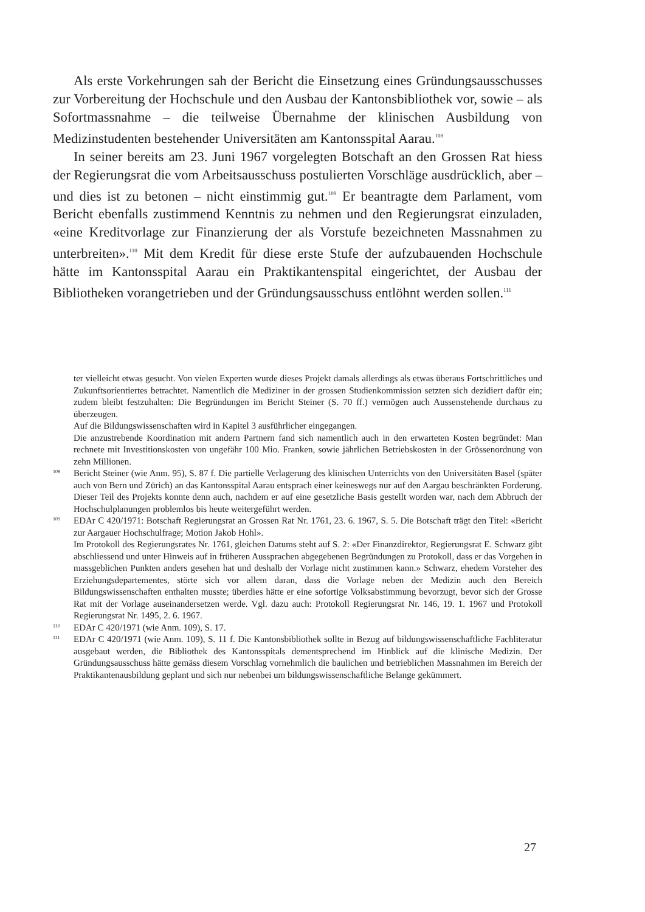Als erste Vorkehrungen sah der Bericht die Einsetzung eines Gründungsausschusses zur Vorbereitung der Hochschule und den Ausbau der Kantonsbibliothek vor, sowie – als Sofortmassnahme – die teilweise Übernahme der klinischen Ausbildung von Medizinstudenten bestehender Universitäten am Kantonsspital Aarau.<sup>108</sup>
In seiner bereits am 23. Juni 1967 vorgelegten Botschaft an den Grossen Rat hiess der Regierungsrat die vom Arbeitsausschuss postulierten Vorschläge ausdrücklich, aber – und dies ist zu betonen – nicht einstimmig gut.<sup>109</sup> Er beantragte dem Parlament, vom Bericht ebenfalls zustimmend Kenntnis zu nehmen und den Regierungsrat einzuladen, «eine Kreditvorlage zur Finanzierung der als Vorstufe bezeichneten Massnahmen zu unterbreiten».<sup>110</sup> Mit dem Kredit für diese erste Stufe der aufzubauenden Hochschule hätte im Kantonsspital Aarau ein Praktikantenspital eingerichtet, der Ausbau der Bibliotheken vorangetrieben und der Gründungsausschuss entlöhnt werden sollen.<sup>111</sup>
ter vielleicht etwas gesucht. Von vielen Experten wurde dieses Projekt damals allerdings als etwas überaus Fortschrittliches und Zukunftsorientiertes betrachtet. Namentlich die Mediziner in der grossen Studienkommission setzten sich dezidiert dafür ein; zudem bleibt festzuhalten: Die Begründungen im Bericht Steiner (S. 70 ff.) vermögen auch Aussenstehende durchaus zu überzeugen.
Auf die Bildungswissenschaften wird in Kapitel 3 ausführlicher eingegangen.
Die anzustrebende Koordination mit andern Partnern fand sich namentlich auch in den erwarteten Kosten begründet: Man rechnete mit Investitionskosten von ungefähr 100 Mio. Franken, sowie jährlichen Betriebskosten in der Grössenordnung von zehn Millionen.
108
Bericht Steiner (wie Anm. 95), S. 87 f. Die partielle Verlagerung des klinischen Unterrichts von den Universitäten Basel (später auch von Bern und Zürich) an das Kantonsspital Aarau entsprach einer keineswegs nur auf den Aargau beschränkten Forderung. Dieser Teil des Projekts konnte denn auch, nachdem er auf eine gesetzliche Basis gestellt worden war, nach dem Abbruch der Hochschulplanungen problemlos bis heute weitergeführt werden.
109
EDAr C 420/1971: Botschaft Regierungsrat an Grossen Rat Nr. 1761, 23. 6. 1967, S. 5. Die Botschaft trägt den Titel: «Bericht zur Aargauer Hochschulfrage; Motion Jakob Hohl».
Im Protokoll des Regierungsrates Nr. 1761, gleichen Datums steht auf S. 2: «Der Finanzdirektor, Regierungsrat E. Schwarz gibt abschliessend und unter Hinweis auf in früheren Aussprachen abgegebenen Begründungen zu Protokoll, dass er das Vorgehen in massgeblichen Punkten anders gesehen hat und deshalb der Vorlage nicht zustimmen kann.» Schwarz, ehedem Vorsteher des Erziehungsdepartementes, störte sich vor allem daran, dass die Vorlage neben der Medizin auch den Bereich Bildungswissenschaften enthalten musste; überdies hätte er eine sofortige Volksabstimmung bevorzugt, bevor sich der Grosse Rat mit der Vorlage auseinandersetzen werde. Vgl. dazu auch: Protokoll Regierungsrat Nr. 146, 19. 1. 1967 und Protokoll Regierungsrat Nr. 1495, 2. 6. 1967.
110
EDAr C 420/1971 (wie Anm. 109), S. 17.
111
EDAr C 420/1971 (wie Anm. 109), S. 11 f. Die Kantonsbibliothek sollte in Bezug auf bildungswissenschaftliche Fachliteratur ausgebaut werden, die Bibliothek des Kantonsspitals dementsprechend im Hinblick auf die klinische Medizin. Der Gründungsausschuss hätte gemäss diesem Vorschlag vornehmlich die baulichen und betrieblichen Massnahmen im Bereich der Praktikantenausbildung geplant und sich nur nebenbei um bildungswissenschaftliche Belange gekümmert.
27